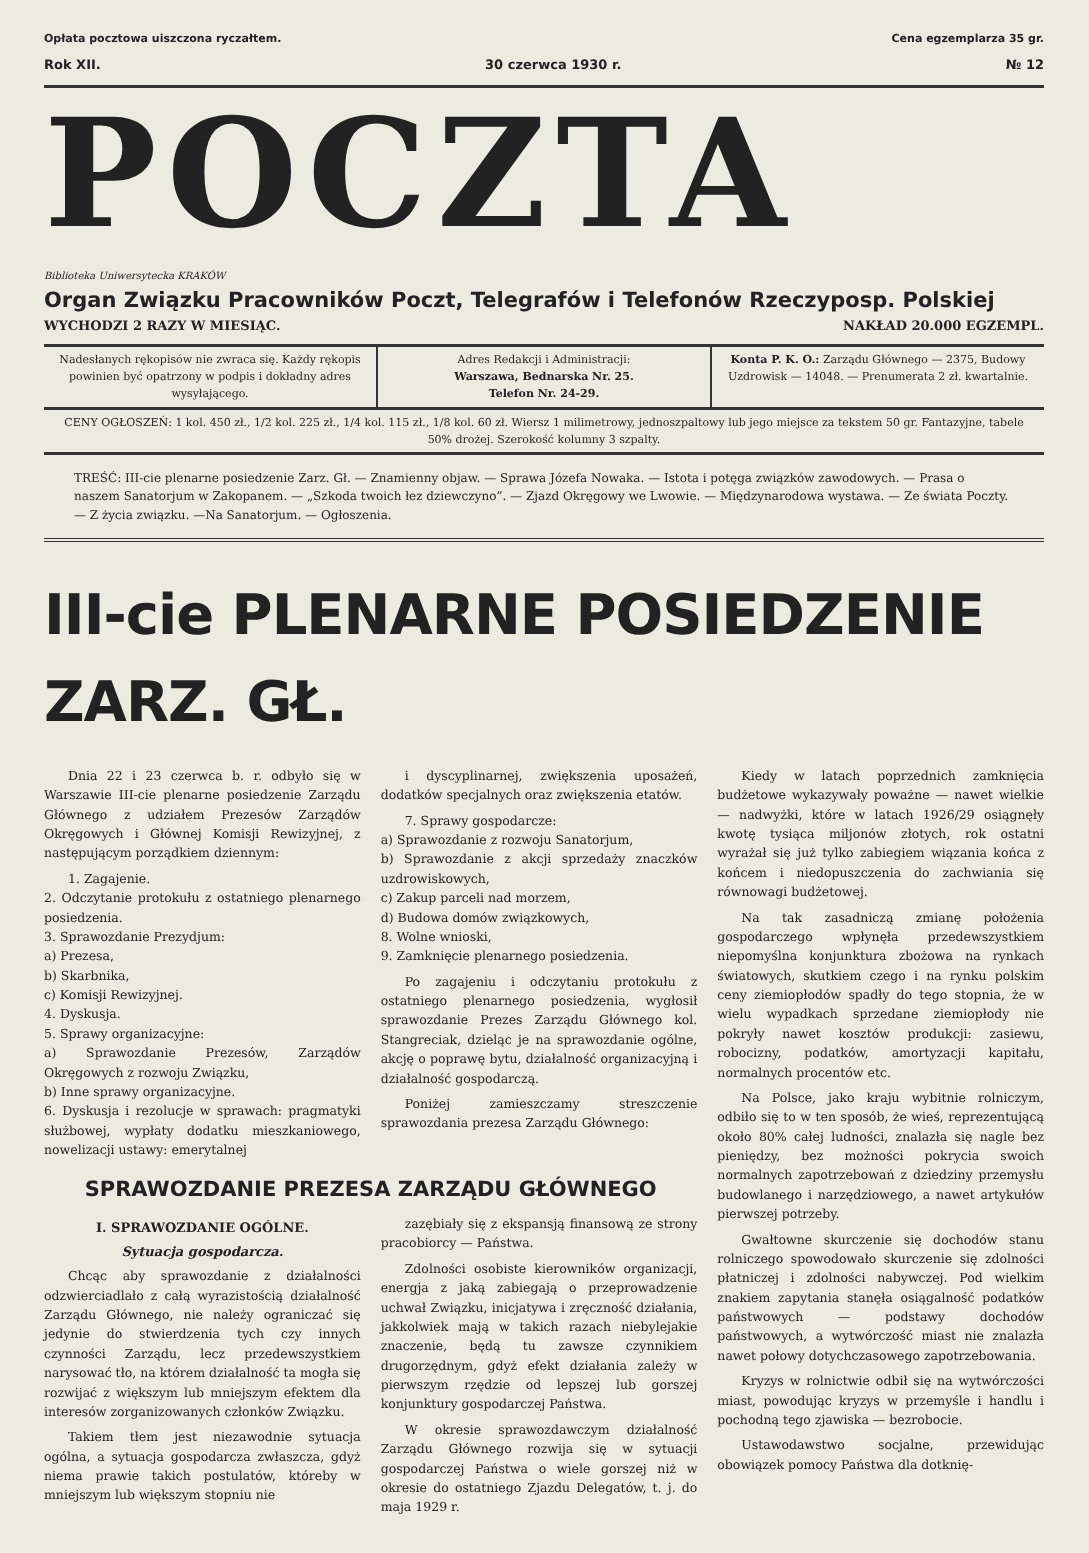Opłata pocztowa uiszczona ryczałtem. Cena egzemplarza 35 gr.
Rok XII. 30 czerwca 1930 r. № 12
POCZTA
Biblioteka Uniwersytecka KRAKÓW
Organ Związku Pracowników Poczt, Telegrafów i Telefonów Rzeczyposp. Polskiej
WYCHODZI 2 RAZY W MIESIĄC. NAKŁAD 20.000 EGZEMPL.
Nadesłanych rękopisów nie zwraca się. Każdy rękopis powinien być opatrzony w podpis i dokładny adres wysyłającego.
Adres Redakcji i Administracji:
Warszawa, Bednarska Nr. 25.
Telefon Nr. 24-29.
Konta P. K. O.: Zarządu Głównego — 2375, Budowy Uzdrowisk — 14048. — Prenumerata 2 zł. kwartalnie.
CENY OGŁOSZEŃ: 1 kol. 450 zł., 1/2 kol. 225 zł., 1/4 kol. 115 zł., 1/8 kol. 60 zł. Wiersz 1 milimetrowy, jednoszpaltowy lub jego miejsce za tekstem 50 gr. Fantazyjne, tabele 50% drożej. Szerokość kolumny 3 szpalty.
TREŚĆ: III-cie plenarne posiedzenie Zarz. Gł. — Znamienny objaw. — Sprawa Józefa Nowaka. — Istota i potęga związków zawodowych. — Prasa o naszem Sanatorjum w Zakopanem. — „Szkoda twoich łez dziewczyno”. — Zjazd Okręgowy we Lwowie. — Międzynarodowa wystawa. — Ze świata Poczty. — Z życia związku. —Na Sanatorjum. — Ogłoszenia.
III-cie PLENARNE POSIEDZENIE ZARZ. GŁ.
Dnia 22 i 23 czerwca b. r. odbyło się w Warszawie III-cie plenarne posiedzenie Zarządu Głównego z udziałem Prezesów Zarządów Okręgowych i Głównej Komisji Rewizyjnej, z następującym porządkiem dziennym:
1. Zagajenie.
2. Odczytanie protokułu z ostatniego plenarnego posiedzenia.
3. Sprawozdanie Prezydjum:
a) Prezesa,
b) Skarbnika,
c) Komisji Rewizyjnej.
4. Dyskusja.
5. Sprawy organizacyjne:
a) Sprawozdanie Prezesów, Zarządów Okręgowych z rozwoju Związku,
b) Inne sprawy organizacyjne.
6. Dyskusja i rezolucje w sprawach: pragmatyki służbowej, wypłaty dodatku mieszkaniowego, nowelizacji ustawy: emerytalnej
i dyscyplinarnej, zwiększenia uposażeń, dodatków specjalnych oraz zwiększenia etatów.
7. Sprawy gospodarcze:
a) Sprawozdanie z rozwoju Sanatorjum,
b) Sprawozdanie z akcji sprzedaży znaczków uzdrowiskowych,
c) Zakup parceli nad morzem,
d) Budowa domów związkowych,
8. Wolne wnioski,
9. Zamknięcie plenarnego posiedzenia.
Po zagajeniu i odczytaniu protokułu z ostatniego plenarnego posiedzenia, wygłosił sprawozdanie Prezes Zarządu Głównego kol. Stangreciak, dzieląc je na sprawozdanie ogólne, akcję o poprawę bytu, działalność organizacyjną i działalność gospodarczą.
Poniżej zamieszczamy streszczenie sprawozdania prezesa Zarządu Głównego:
SPRAWOZDANIE PREZESA ZARZĄDU GŁÓWNEGO
I. SPRAWOZDANIE OGÓLNE.
Sytuacja gospodarcza.
Chcąc aby sprawozdanie z działalności odzwierciadlało z całą wyrazistością działalność Zarządu Głównego, nie należy ograniczać się jedynie do stwierdzenia tych czy innych czynności Zarządu, lecz przedewszystkiem narysować tło, na którem działalność ta mogła się rozwijać z większym lub mniejszym efektem dla interesów zorganizowanych członków Związku.
Takiem tłem jest niezawodnie sytuacja ogólna, a sytuacja gospodarcza zwłaszcza, gdyż niema prawie takich postulatów, któreby w mniejszym lub większym stopniu nie
zazębiały się z ekspansją finansową ze strony pracobiorcy — Państwa.
Zdolności osobiste kierowników organizacji, energja z jaką zabiegają o przeprowadzenie uchwał Związku, inicjatywa i zręczność działania, jakkolwiek mają w takich razach niebylejakie znaczenie, będą tu zawsze czynnikiem drugorzędnym, gdyż efekt działania zależy w pierwszym rzędzie od lepszej lub gorszej konjunktury gospodarczej Państwa.
W okresie sprawozdawczym działalność Zarządu Głównego rozwija się w sytuacji gospodarczej Państwa o wiele gorszej niż w okresie do ostatniego Zjazdu Delegatów, t. j. do maja 1929 r.
Kiedy w latach poprzednich zamknięcia budżetowe wykazywały poważne — nawet wielkie — nadwyżki, które w latach 1926/29 osiągnęły kwotę tysiąca miljonów złotych, rok ostatni wyrażał się już tylko zabiegiem wiązania końca z końcem i niedopuszczenia do zachwiania się równowagi budżetowej.
Na tak zasadniczą zmianę położenia gospodarczego wpłynęła przedewszystkiem niepomyślna konjunktura zbożowa na rynkach światowych, skutkiem czego i na rynku polskim ceny ziemiopłodów spadły do tego stopnia, że w wielu wypadkach sprzedane ziemiopłody nie pokryły nawet kosztów produkcji: zasiewu, robocizny, podatków, amortyzacji kapitału, normalnych procentów etc.
Na Polsce, jako kraju wybitnie rolniczym, odbiło się to w ten sposób, że wieś, reprezentującą około 80% całej ludności, znalazła się nagle bez pieniędzy, bez możności pokrycia swoich normalnych zapotrzebowań z dziedziny przemysłu budowlanego i narzędziowego, a nawet artykułów pierwszej potrzeby.
Gwałtowne skurczenie się dochodów stanu rolniczego spowodowało skurczenie się zdolności płatniczej i zdolności nabywczej. Pod wielkim znakiem zapytania stanęła osiągalność podatków państwowych — podstawy dochodów państwowych, a wytwórczość miast nie znalazła nawet połowy dotychczasowego zapotrzebowania.
Kryzys w rolnictwie odbił się na wytwórczości miast, powodując kryzys w przemyśle i handlu i pochodną tego zjawiska — bezrobocie.
Ustawodawstwo socjalne, przewidując obowiązek pomocy Państwa dla dotknię-